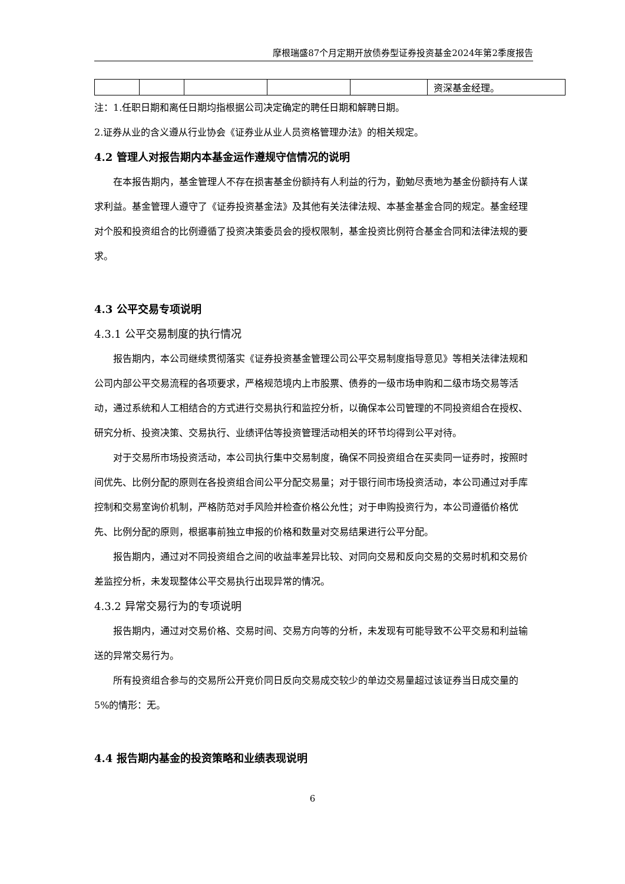摩根瑞盛87个月定期开放债券型证券投资基金2024年第2季度报告
| | | | | | 资深基金经理。 |
注：1.任职日期和离任日期均指根据公司决定确定的聘任日期和解聘日期。
2.证券从业的含义遵从行业协会《证券业从业人员资格管理办法》的相关规定。
4.2 管理人对报告期内本基金运作遵规守信情况的说明
在本报告期内，基金管理人不存在损害基金份额持有人利益的行为，勤勉尽责地为基金份额持有人谋求利益。基金管理人遵守了《证券投资基金法》及其他有关法律法规、本基金基金合同的规定。基金经理对个股和投资组合的比例遵循了投资决策委员会的授权限制，基金投资比例符合基金合同和法律法规的要求。
4.3 公平交易专项说明
4.3.1 公平交易制度的执行情况
报告期内，本公司继续贯彻落实《证券投资基金管理公司公平交易制度指导意见》等相关法律法规和公司内部公平交易流程的各项要求，严格规范境内上市股票、债券的一级市场申购和二级市场交易等活动，通过系统和人工相结合的方式进行交易执行和监控分析，以确保本公司管理的不同投资组合在授权、研究分析、投资决策、交易执行、业绩评估等投资管理活动相关的环节均得到公平对待。
对于交易所市场投资活动，本公司执行集中交易制度，确保不同投资组合在买卖同一证券时，按照时间优先、比例分配的原则在各投资组合间公平分配交易量；对于银行间市场投资活动，本公司通过对手库控制和交易室询价机制，严格防范对手风险并检查价格公允性；对于申购投资行为，本公司遵循价格优先、比例分配的原则，根据事前独立申报的价格和数量对交易结果进行公平分配。
报告期内，通过对不同投资组合之间的收益率差异比较、对同向交易和反向交易的交易时机和交易价差监控分析，未发现整体公平交易执行出现异常的情况。
4.3.2 异常交易行为的专项说明
报告期内，通过对交易价格、交易时间、交易方向等的分析，未发现有可能导致不公平交易和利益输送的异常交易行为。
所有投资组合参与的交易所公开竞价同日反向交易成交较少的单边交易量超过该证券当日成交量的5%的情形：无。
4.4 报告期内基金的投资策略和业绩表现说明
6